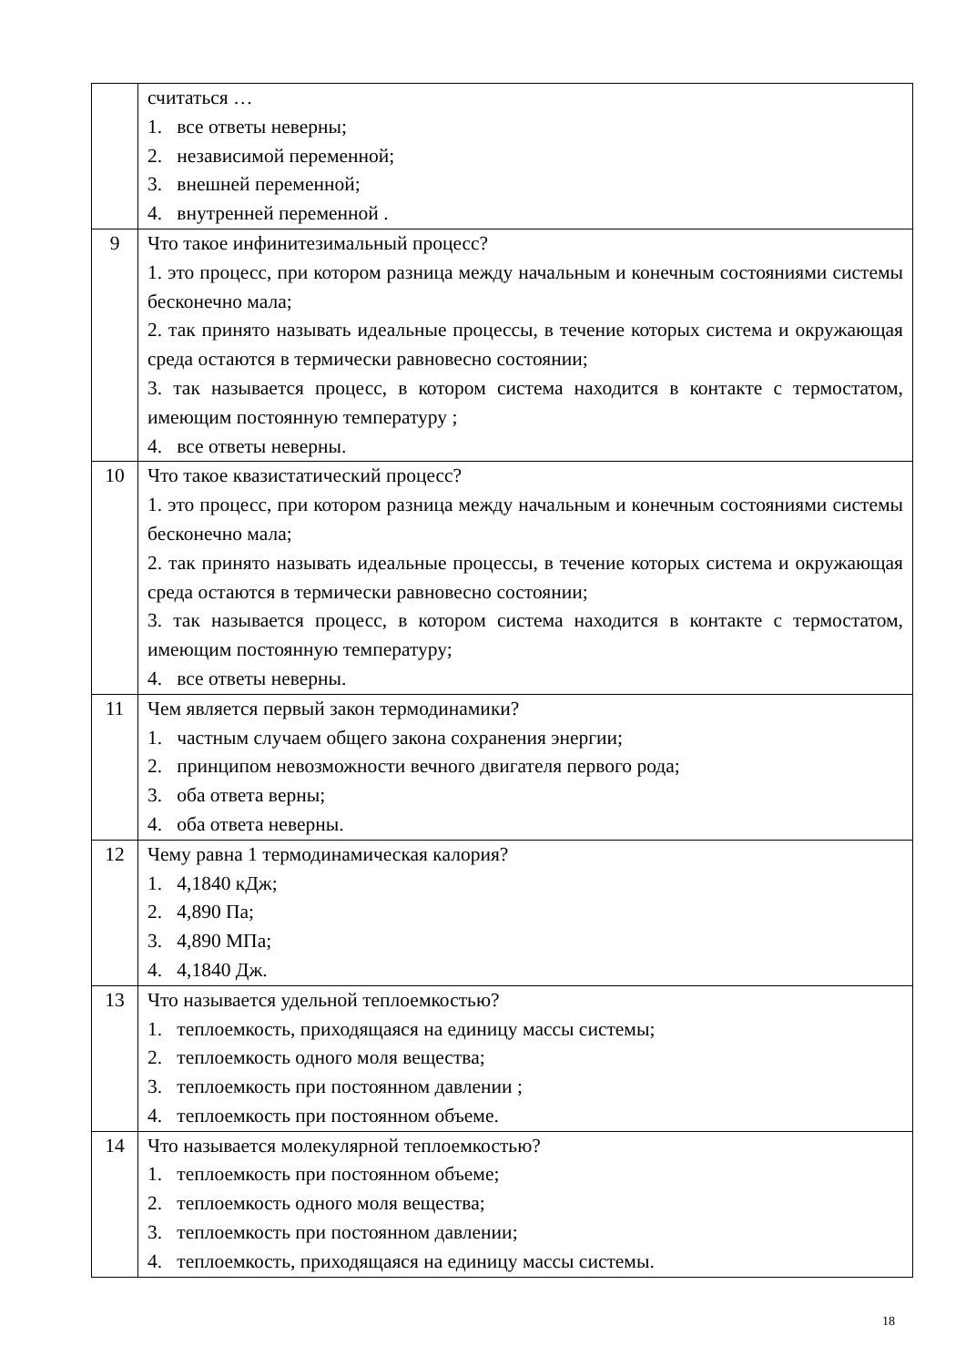| | считаться … 1. все ответы неверны; 2. независимой переменной; 3. внешней переменной; 4. внутренней переменной . |
| 9 | Что такое инфинитезимальный процесс? 1. это процесс, при котором разница между начальным и конечным состояниями системы бесконечно мала; 2. так принято называть идеальные процессы, в течение которых система и окружающая среда остаются в термически равновесно состоянии; 3. так называется процесс, в котором система находится в контакте с термостатом, имеющим постоянную температуру ; 4. все ответы неверны. |
| 10 | Что такое квазистатический процесс? 1. это процесс, при котором разница между начальным и конечным состояниями системы бесконечно мала; 2. так принято называть идеальные процессы, в течение которых система и окружающая среда остаются в термически равновесно состоянии; 3. так называется процесс, в котором система находится в контакте с термостатом, имеющим постоянную температуру; 4. все ответы неверны. |
| 11 | Чем является первый закон термодинамики? 1. частным случаем общего закона сохранения энергии; 2. принципом невозможности вечного двигателя первого рода; 3. оба ответа верны; 4. оба ответа неверны. |
| 12 | Чему равна 1 термодинамическая калория? 1. 4,1840 кДж; 2. 4,890 Па; 3. 4,890 МПа; 4. 4,1840 Дж. |
| 13 | Что называется удельной теплоемкостью? 1. теплоемкость, приходящаяся на единицу массы системы; 2. теплоемкость одного моля вещества; 3. теплоемкость при постоянном давлении ; 4. теплоемкость при постоянном объеме. |
| 14 | Что называется молекулярной теплоемкостью? 1. теплоемкость при постоянном объеме; 2. теплоемкость одного моля вещества; 3. теплоемкость при постоянном давлении; 4. теплоемкость, приходящаяся на единицу массы системы. |
18